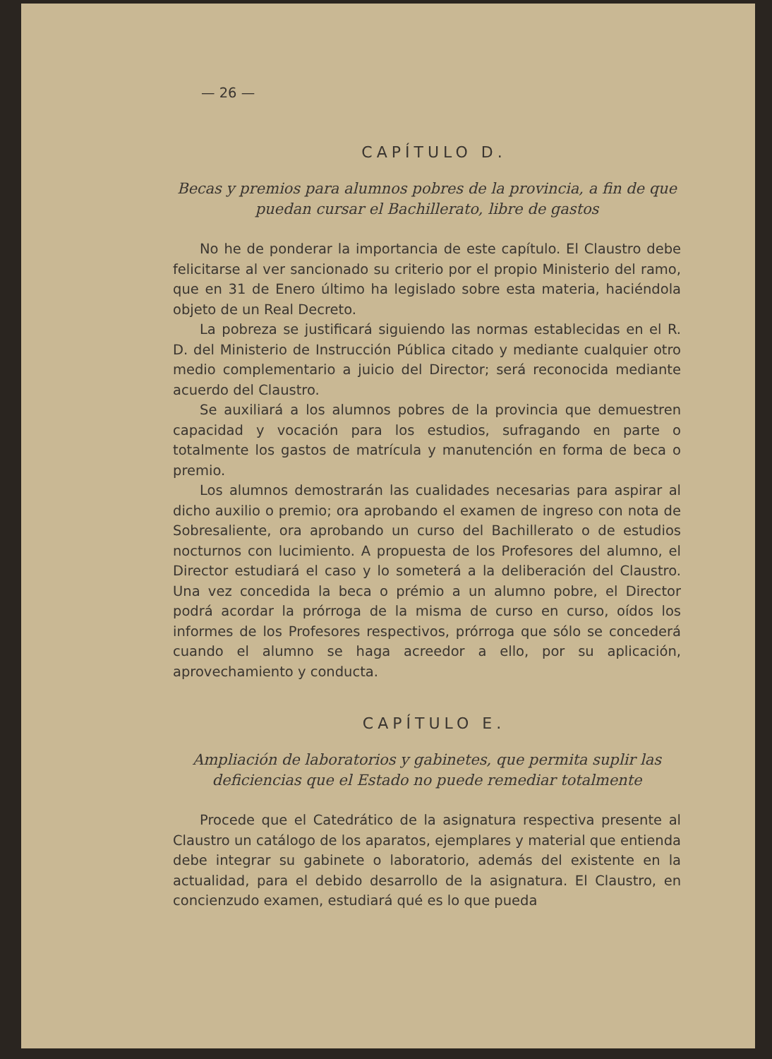— 26 —
CAPÍTULO D.
Becas y premios para alumnos pobres de la provincia, a fin de que puedan cursar el Bachillerato, libre de gastos
No he de ponderar la importancia de este capítulo. El Claustro debe felicitarse al ver sancionado su criterio por el propio Ministerio del ramo, que en 31 de Enero último ha legislado sobre esta materia, haciéndola objeto de un Real Decreto.
La pobreza se justificará siguiendo las normas establecidas en el R. D. del Ministerio de Instrucción Pública citado y mediante cualquier otro medio complementario a juicio del Director; será reconocida mediante acuerdo del Claustro.
Se auxiliará a los alumnos pobres de la provincia que demuestren capacidad y vocación para los estudios, sufragando en parte o totalmente los gastos de matrícula y manutención en forma de beca o premio.
Los alumnos demostrarán las cualidades necesarias para aspirar al dicho auxilio o premio; ora aprobando el examen de ingreso con nota de Sobresaliente, ora aprobando un curso del Bachillerato o de estudios nocturnos con lucimiento. A propuesta de los Profesores del alumno, el Director estudiará el caso y lo someterá a la deliberación del Claustro. Una vez concedida la beca o prémio a un alumno pobre, el Director podrá acordar la prórroga de la misma de curso en curso, oídos los informes de los Profesores respectivos, prórroga que sólo se concederá cuando el alumno se haga acreedor a ello, por su aplicación, aprovechamiento y conducta.
CAPÍTULO E.
Ampliación de laboratorios y gabinetes, que permita suplir las deficiencias que el Estado no puede remediar totalmente
Procede que el Catedrático de la asignatura respectiva presente al Claustro un catálogo de los aparatos, ejemplares y material que entienda debe integrar su gabinete o laboratorio, además del existente en la actualidad, para el debido desarrollo de la asignatura. El Claustro, en concienzudo examen, estudiará qué es lo que pueda